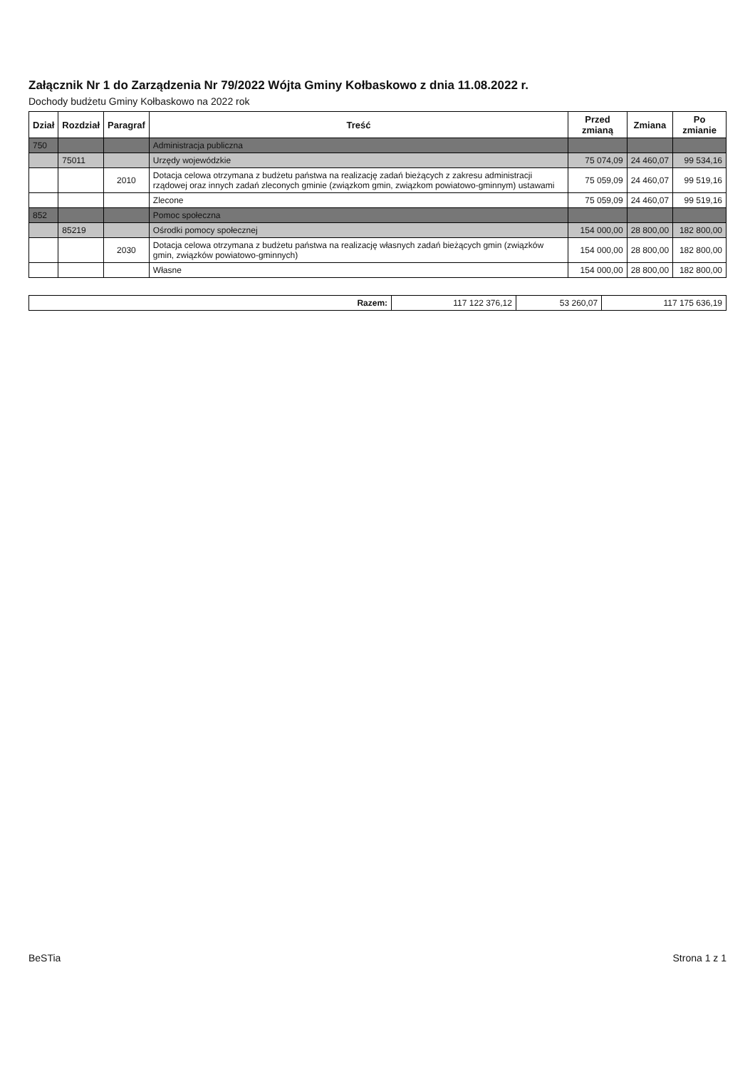Załącznik Nr 1 do Zarządzenia Nr 79/2022 Wójta Gminy Kołbaskowo z dnia 11.08.2022 r.
Dochody budżetu Gminy Kołbaskowo na 2022 rok
| Dział | Rozdział | Paragraf | Treść | Przed zmianą | Zmiana | Po zmianie |
| --- | --- | --- | --- | --- | --- | --- |
| 750 | | | Administracja publiczna | | | |
| | 75011 | | Urzędy wojewódzkie | 75 074,09 | 24 460,07 | 99 534,16 |
| | | 2010 | Dotacja celowa otrzymana z budżetu państwa na realizację zadań bieżących z zakresu administracji rządowej oraz innych zadań zleconych gminie (związkom gmin, związkom powiatowo-gminnym) ustawami | 75 059,09 | 24 460,07 | 99 519,16 |
| | | | Zlecone | 75 059,09 | 24 460,07 | 99 519,16 |
| 852 | | | Pomoc społeczna | | | |
| | 85219 | | Ośrodki pomocy społecznej | 154 000,00 | 28 800,00 | 182 800,00 |
| | | 2030 | Dotacja celowa otrzymana z budżetu państwa na realizację własnych zadań bieżących gmin (związków gmin, związków powiatowo-gminnych) | 154 000,00 | 28 800,00 | 182 800,00 |
| | | | Własne | 154 000,00 | 28 800,00 | 182 800,00 |
| Razem: | 117 122 376,12 | 53 260,07 | 117 175 636,19 |
BeSTia Strona 1 z 1